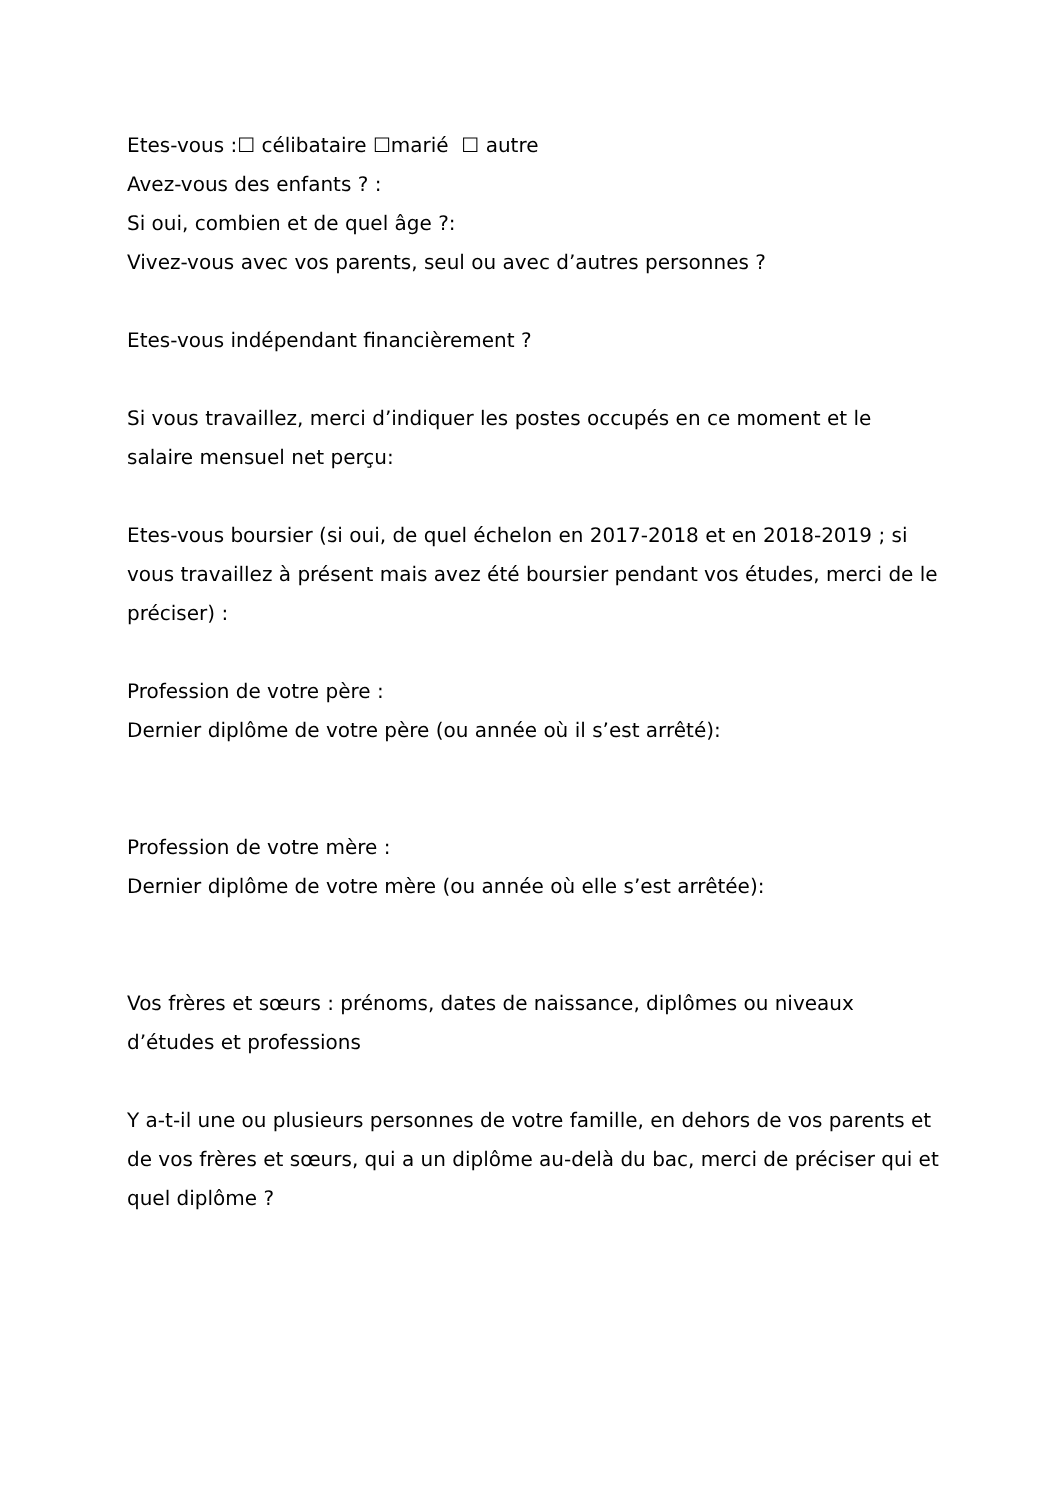Etes-vous :☐ célibataire ☐marié ☐ autre
Avez-vous des enfants ? :
Si oui, combien et de quel âge ?:
Vivez-vous avec vos parents, seul ou avec d’autres personnes ?
Etes-vous indépendant financièrement ?
Si vous travaillez, merci d’indiquer les postes occupés en ce moment et le salaire mensuel net perçu:
Etes-vous boursier (si oui, de quel échelon en 2017-2018 et en 2018-2019 ; si vous travaillez à présent mais avez été boursier pendant vos études, merci de le préciser) :
Profession de votre père :
Dernier diplôme de votre père (ou année où il s’est arrêté):
Profession de votre mère :
Dernier diplôme de votre mère (ou année où elle s’est arrêtée):
Vos frères et sœurs : prénoms, dates de naissance, diplômes ou niveaux d’études et professions
Y a-t-il une ou plusieurs personnes de votre famille, en dehors de vos parents et de vos frères et sœurs, qui a un diplôme au-delà du bac, merci de préciser qui et quel diplôme ?